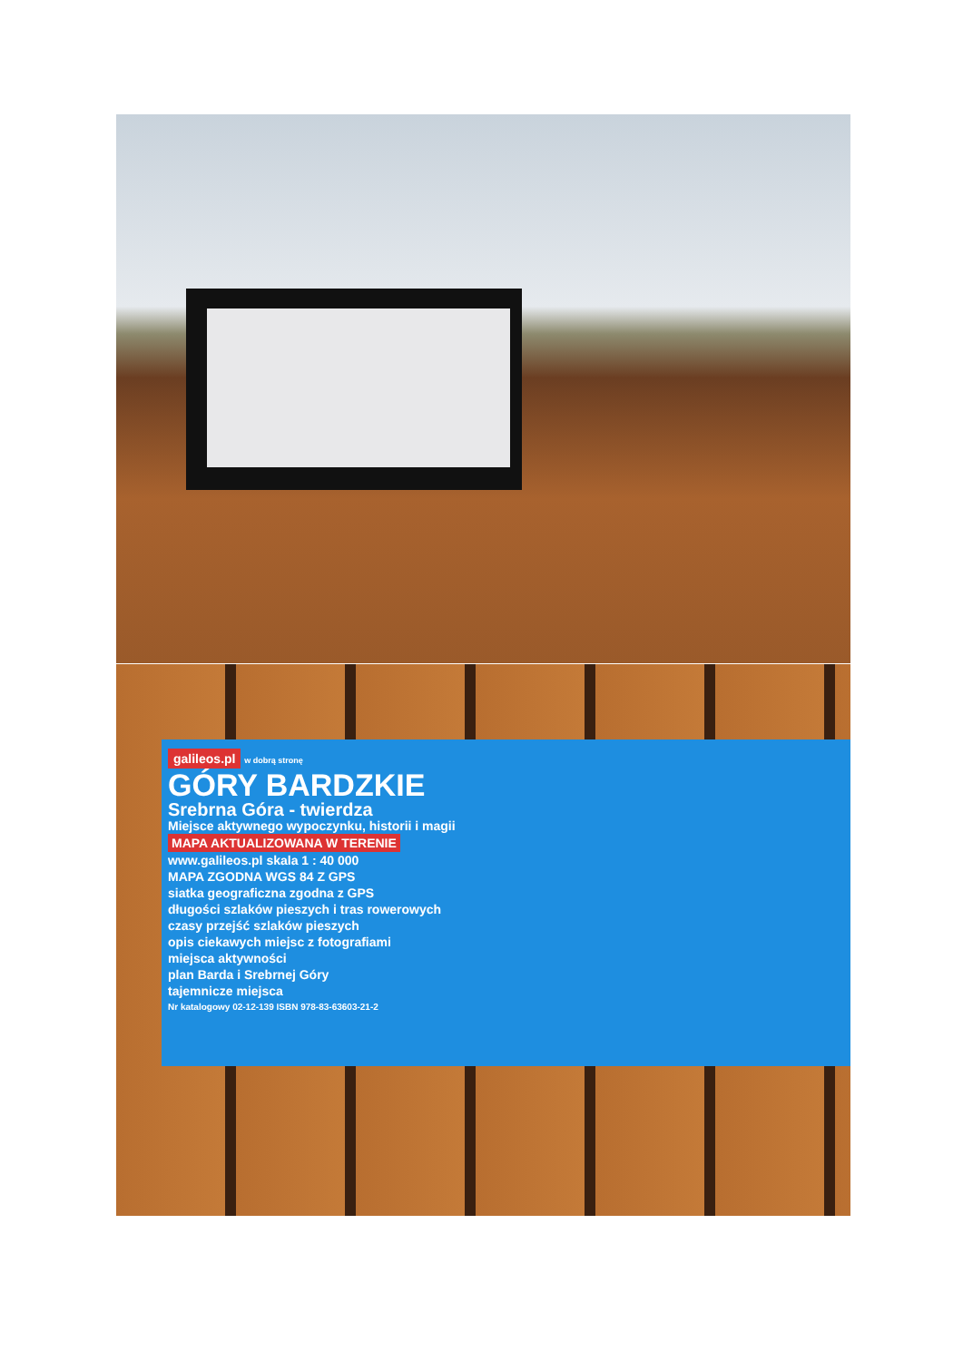galileos.pl
w dobrą stronę
GÓRY BARDZKIE
Srebrna Góra - twierdza
Miejsce aktywnego wypoczynku, historii i magii
MAPA AKTUALIZOWANA W TERENIE
www.galileos.pl skala 1 : 40 000
MAPA ZGODNA WGS 84 Z GPS
siatka geograficzna zgodna z GPS
długości szlaków pieszych i tras rowerowych
czasy przejść szlaków pieszych
opis ciekawych miejsc z fotografiami
miejsca aktywności
plan Barda i Srebrnej Góry
tajemnicze miejsca
Nr katalogowy 02-12-139 ISBN 978-83-63603-21-2